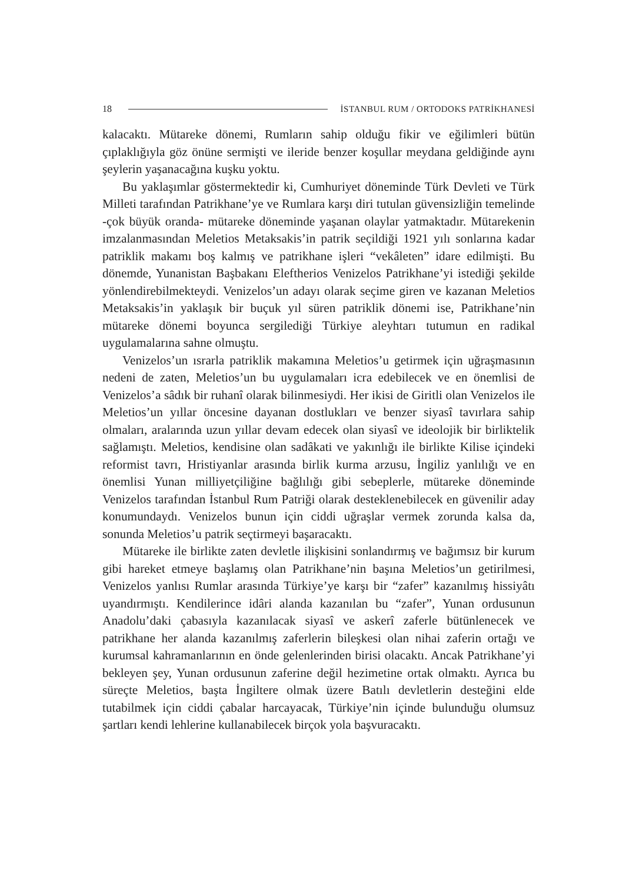18 İSTANBUL RUM / ORTODOKS PATRİKHANESİ
kalacaktı. Mütareke dönemi, Rumların sahip olduğu fikir ve eğilimleri bütün çıplaklığıyla göz önüne sermişti ve ileride benzer koşullar meydana geldiğinde aynı şeylerin yaşanacağına kuşku yoktu.
Bu yaklaşımlar göstermektedir ki, Cumhuriyet döneminde Türk Devleti ve Türk Milleti tarafından Patrikhane’ye ve Rumlara karşı diri tutulan güvensizliğin temelinde -çok büyük oranda- mütareke döneminde yaşanan olaylar yatmaktadır. Mütarekenin imzalanmasından Meletios Metaksakis’in patrik seçildiği 1921 yılı sonlarına kadar patriklik makamı boş kalmış ve patrikhane işleri “vekâleten” idare edilmişti. Bu dönemde, Yunanistan Başbakanı Eleftherios Venizelos Patrikhane’yi istediği şekilde yönlendirebilmekteydi. Venizelos’un adayı olarak seçime giren ve kazanan Meletios Metaksakis’in yaklaşık bir buçuk yıl süren patriklik dönemi ise, Patrikhane’nin mütareke dönemi boyunca sergilediği Türkiye aleyhtarı tutumun en radikal uygulamalarına sahne olmuştu.
Venizelos’un ısrarla patriklik makamına Meletios’u getirmek için uğraşmasının nedeni de zaten, Meletios’un bu uygulamaları icra edebilecek ve en önemlisi de Venizelos’a sâdık bir ruhanî olarak bilinmesiydi. Her ikisi de Giritli olan Venizelos ile Meletios’un yıllar öncesine dayanan dostlukları ve benzer siyasî tavırlara sahip olmaları, aralarında uzun yıllar devam edecek olan siyasî ve ideolojik bir birliktelik sağlamıştı. Meletios, kendisine olan sadâkati ve yakınlığı ile birlikte Kilise içindeki reformist tavrı, Hristiyanlar arasında birlik kurma arzusu, İngiliz yanlılığı ve en önemlisi Yunan milliyetçiliğine bağlılığı gibi sebeplerle, mütareke döneminde Venizelos tarafından İstanbul Rum Patriği olarak desteklenebilecek en güvenilir aday konumundaydı. Venizelos bunun için ciddi uğraşlar vermek zorunda kalsa da, sonunda Meletios’u patrik seçtirmeyi başaracaktı.
Mütareke ile birlikte zaten devletle ilişkisini sonlandırmış ve bağımsız bir kurum gibi hareket etmeye başlamış olan Patrikhane’nin başına Meletios’un getirilmesi, Venizelos yanlısı Rumlar arasında Türkiye’ye karşı bir “zafer” kazanılmış hissiyâtı uyandırmıştı. Kendilerince idâri alanda kazanılan bu “zafer”, Yunan ordusunun Anadolu’daki çabasıyla kazanılacak siyasî ve askerî zaferle bütünlenecek ve patrikhane her alanda kazanılmış zaferlerin bileşkesi olan nihai zaferin ortağı ve kurumsal kahramanlarının en önde gelenlerinden birisi olacaktı. Ancak Patrikhane’yi bekleyen şey, Yunan ordusunun zaferine değil hezimetine ortak olmaktı. Ayrıca bu süreçte Meletios, başta İngiltere olmak üzere Batılı devletlerin desteğini elde tutabilmek için ciddi çabalar harcayacak, Türkiye’nin içinde bulunduğu olumsuz şartları kendi lehlerine kullanabilecek birçok yola başvuracaktı.